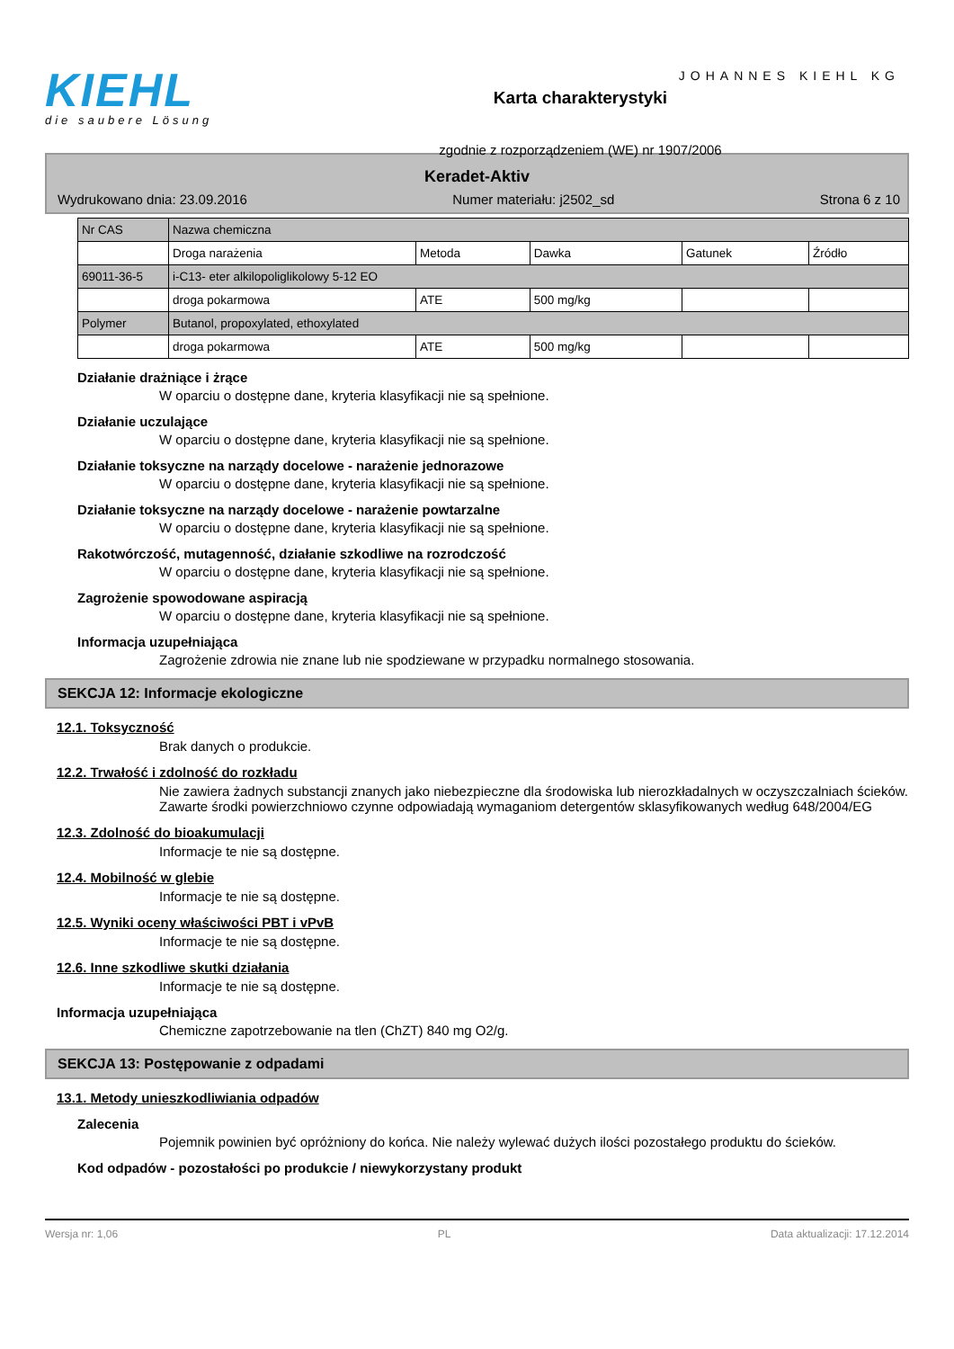KIEHL
die saubere Lösung
Karta charakterystyki
zgodnie z rozporządzeniem (WE) nr 1907/2006
JOHANNES KIEHL KG
Keradet-Aktiv
Wydrukowano dnia: 23.09.2016 Numer materiału: j2502_sd Strona 6 z 10
| Nr CAS | Nazwa chemiczna | | | | |
| | Droga narażenia | Metoda | Dawka | Gatunek | Źródło |
| 69011-36-5 | i-C13- eter alkilopoliglikolowy 5-12 EO | | | | |
| | droga pokarmowa | ATE | 500 mg/kg | | |
| Polymer | Butanol, propoxylated, ethoxylated | | | | |
| | droga pokarmowa | ATE | 500 mg/kg | | |
Działanie drażniące i żrące
W oparciu o dostępne dane, kryteria klasyfikacji nie są spełnione.
Działanie uczulające
W oparciu o dostępne dane, kryteria klasyfikacji nie są spełnione.
Działanie toksyczne na narządy docelowe - narażenie jednorazowe
W oparciu o dostępne dane, kryteria klasyfikacji nie są spełnione.
Działanie toksyczne na narządy docelowe - narażenie powtarzalne
W oparciu o dostępne dane, kryteria klasyfikacji nie są spełnione.
Rakotwórczość, mutagenność, działanie szkodliwe na rozrodczość
W oparciu o dostępne dane, kryteria klasyfikacji nie są spełnione.
Zagrożenie spowodowane aspiracją
W oparciu o dostępne dane, kryteria klasyfikacji nie są spełnione.
Informacja uzupełniająca
Zagrożenie zdrowia nie znane lub nie spodziewane w przypadku normalnego stosowania.
SEKCJA 12: Informacje ekologiczne
12.1. Toksyczność
Brak danych o produkcie.
12.2. Trwałość i zdolność do rozkładu
Nie zawiera żadnych substancji znanych jako niebezpieczne dla środowiska lub nierozkładalnych w oczyszczalniach ścieków. Zawarte środki powierzchniowo czynne odpowiadają wymaganiom detergentów sklasyfikowanych według 648/2004/EG
12.3. Zdolność do bioakumulacji
Informacje te nie są dostępne.
12.4. Mobilność w glebie
Informacje te nie są dostępne.
12.5. Wyniki oceny właściwości PBT i vPvB
Informacje te nie są dostępne.
12.6. Inne szkodliwe skutki działania
Informacje te nie są dostępne.
Informacja uzupełniająca
Chemiczne zapotrzebowanie na tlen (ChZT) 840 mg O2/g.
SEKCJA 13: Postępowanie z odpadami
13.1. Metody unieszkodliwiania odpadów
Zalecenia
Pojemnik powinien być opróżniony do końca. Nie należy wylewać dużych ilości pozostałego produktu do ścieków.
Kod odpadów - pozostałości po produkcie / niewykorzystany produkt
Wersja nr: 1,06 PL Data aktualizacji: 17.12.2014